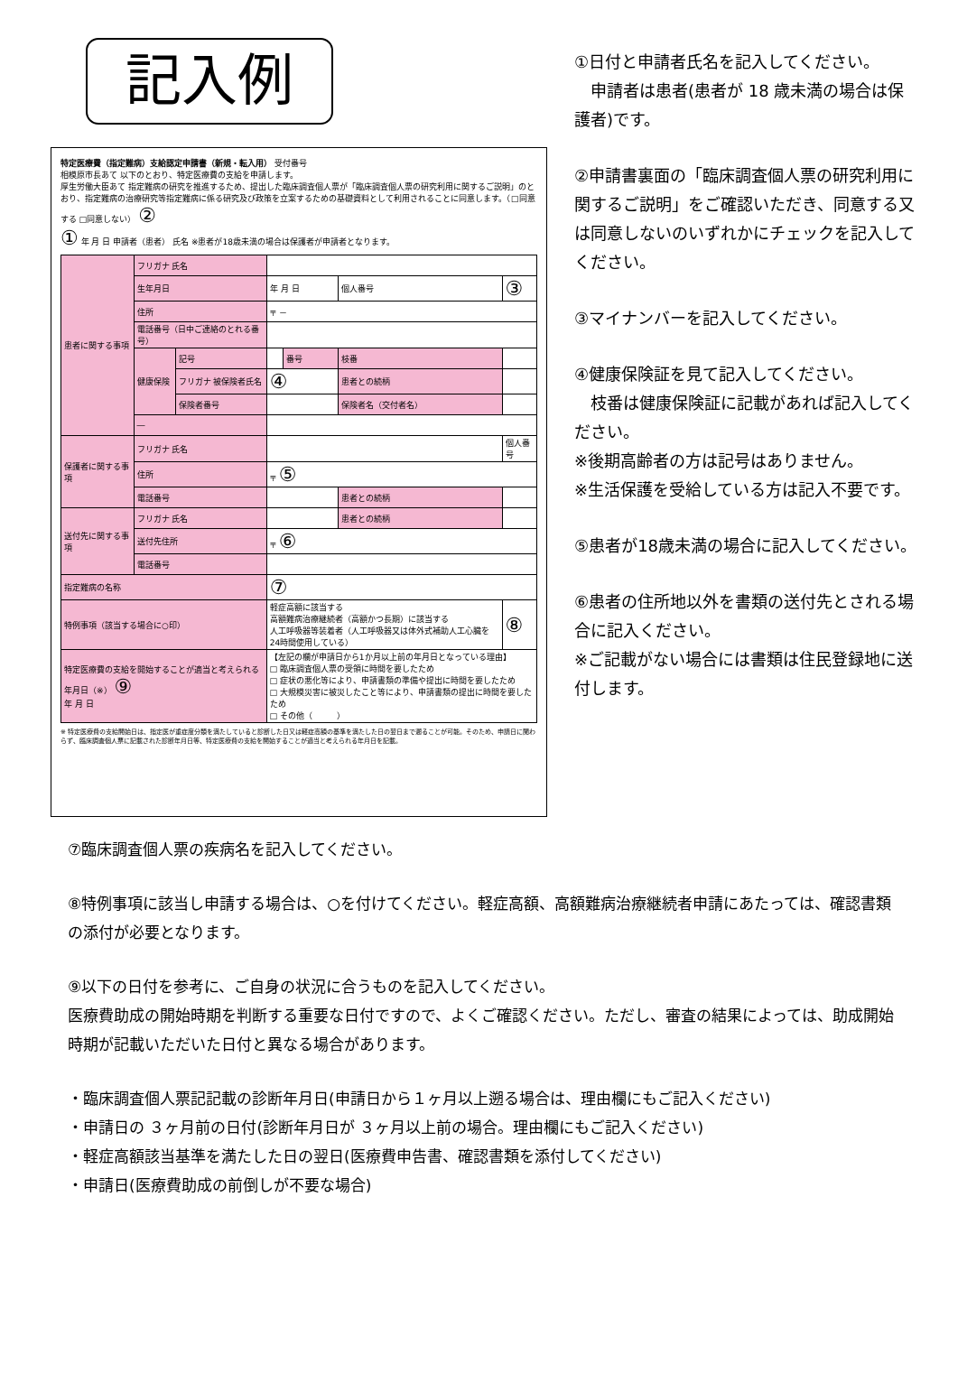記入例
特定医療費（指定難病）支給認定申請書（新規・転入用） 受付番号
相模原市長あて 以下のとおり、特定医療費の支給を申請します。
厚生労働大臣あて 指定難病の研究を推進するため、提出した臨床調査個人票が「臨床調査個人票の研究利用に関するご説明」のとおり、指定難病の治療研究等指定難病に係る研究及び政策を立案するための基礎資料として利用されることに同意します。（□同意する □同意しない） ②
① 年 月 日 申請者（患者） 氏名 ※患者が18歳未満の場合は保護者が申請者となります。
| 患者に関する事項 | フリガナ 氏名 | | | | | |
| | 生年月日 | | 年 月 日 | | 個人番号 | ③ |
| | 住所 | | 〒 － | | | |
| | 電話番号（日中ご連絡のとれる番号） | | | | | |
| | 健康保険 | 記号 | | 番号 | 枝番 | |
| | | フリガナ 被保険者氏名 | ④ | | 患者との続柄 | |
| | | 保険者番号 | | | 保険者名（交付者名） | |
| | ― | | | | | |
| 保護者に関する事項 | フリガナ 氏名 | | | | | 個人番号 |
| | 住所 | | 〒 ⑤ | | | |
| | 電話番号 | | | | 患者との続柄 | |
| 送付先に関する事項 | フリガナ 氏名 | | | | 患者との続柄 | |
| | 送付先住所 | | 〒 ⑥ | | | |
| | 電話番号 | | | | | |
| 指定難病の名称 | | | ⑦ | | | |
| 特例事項（該当する場合に○印） | | | 軽症高額に該当する 高額難病治療継続者（高額かつ長期）に該当する 人工呼吸器等装着者（人工呼吸器又は体外式補助人工心臓を24時間使用している） | | | ⑧ |
| 特定医療費の支給を開始することが適当と考えられる年月日（※） ⑨ 年 月 日 | | | 【左記の欄が申請日から1か月以上前の年月日となっている理由】 □ 臨床調査個人票の受領に時間を要したため □ 症状の悪化等により、申請書類の準備や提出に時間を要したため □ 大規模災害に被災したこと等により、申請書類の提出に時間を要したため □ その他（ ） | | | |
※ 特定医療費の支給開始日は、指定医が重症度分類を満たしていると診断した日又は軽症高額の基準を満たした日の翌日まで遡ることが可能。そのため、申請日に関わらず、臨床調査個人票に記載された診断年月日等、特定医療費の支給を開始することが適当と考えられる年月日を記載。
①日付と申請者氏名を記入してください。
申請者は患者(患者が 18 歳未満の場合は保護者)です。
②申請書裏面の「臨床調査個人票の研究利用に関するご説明」をご確認いただき、同意する又は同意しないのいずれかにチェックを記入してください。
③マイナンバーを記入してください。
④健康保険証を見て記入してください。
枝番は健康保険証に記載があれば記入してください。
※後期高齢者の方は記号はありません。
※生活保護を受給している方は記入不要です。
⑤患者が18歳未満の場合に記入してください。
⑥患者の住所地以外を書類の送付先とされる場合に記入ください。
※ご記載がない場合には書類は住民登録地に送付します。
⑦臨床調査個人票の疾病名を記入してください。
⑧特例事項に該当し申請する場合は、○を付けてください。軽症高額、高額難病治療継続者申請にあたっては、確認書類の添付が必要となります。
⑨以下の日付を参考に、ご自身の状況に合うものを記入してください。
医療費助成の開始時期を判断する重要な日付ですので、よくご確認ください。ただし、審査の結果によっては、助成開始時期が記載いただいた日付と異なる場合があります。
・臨床調査個人票記記載の診断年月日(申請日から１ヶ月以上遡る場合は、理由欄にもご記入ください)
・申請日の ３ヶ月前の日付(診断年月日が ３ヶ月以上前の場合。理由欄にもご記入ください)
・軽症高額該当基準を満たした日の翌日(医療費申告書、確認書類を添付してください)
・申請日(医療費助成の前倒しが不要な場合)